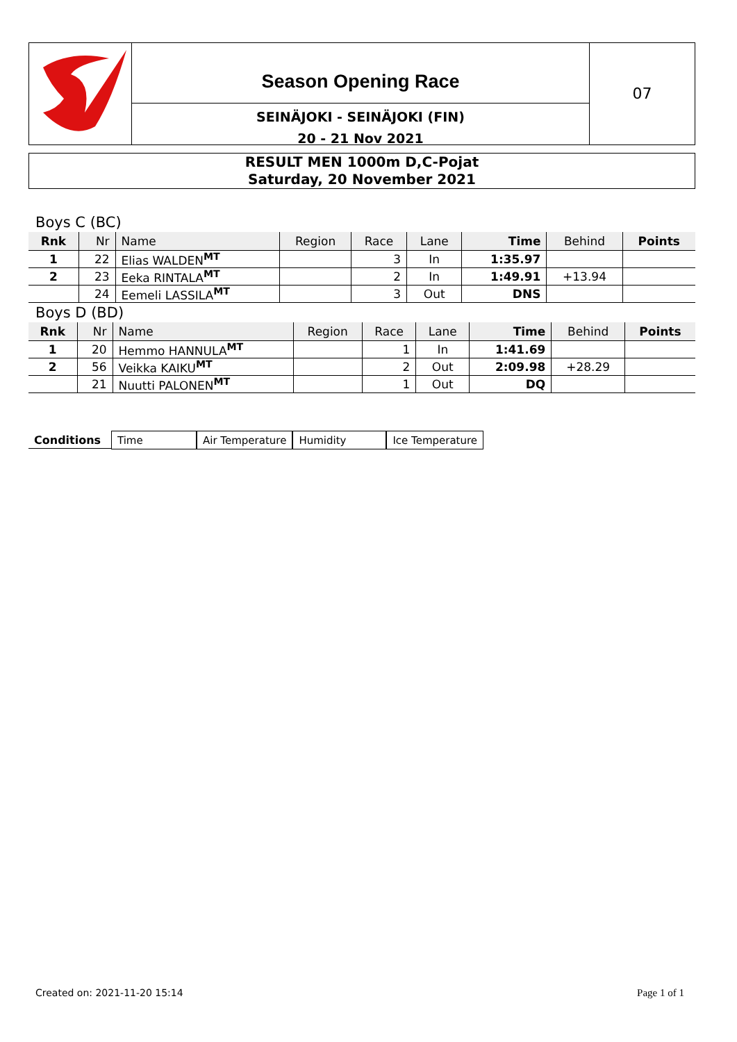Season Opening Race
SEINÄJOKI - SEINÄJOKI (FIN)
20 - 21 Nov 2021
07
RESULT MEN 1000m D,C-Pojat
Saturday, 20 November 2021
Boys C (BC)
| Rnk | Nr | Name | Region | Race | Lane | Time | Behind | Points |
| --- | --- | --- | --- | --- | --- | --- | --- | --- |
| 1 | 22 | Elias WALDEN<sup>MT</sup> | | 3 | In | 1:35.97 | | |
| 2 | 23 | Eeka RINTALA<sup>MT</sup> | | 2 | In | 1:49.91 | +13.94 | |
| | 24 | Eemeli LASSILA<sup>MT</sup> | | 3 | Out | DNS | | |
Boys D (BD)
| Rnk | Nr | Name | Region | Race | Lane | Time | Behind | Points |
| --- | --- | --- | --- | --- | --- | --- | --- | --- |
| 1 | 20 | Hemmo HANNULA<sup>MT</sup> | | 1 | In | 1:41.69 | | |
| 2 | 56 | Veikka KAIKU<sup>MT</sup> | | 2 | Out | 2:09.98 | +28.29 | |
| | 21 | Nuutti PALONEN<sup>MT</sup> | | 1 | Out | DQ | | |
Conditions Time Air Temperature Humidity Ice Temperature
Created on: 2021-11-20 15:14 Page 1 of 1